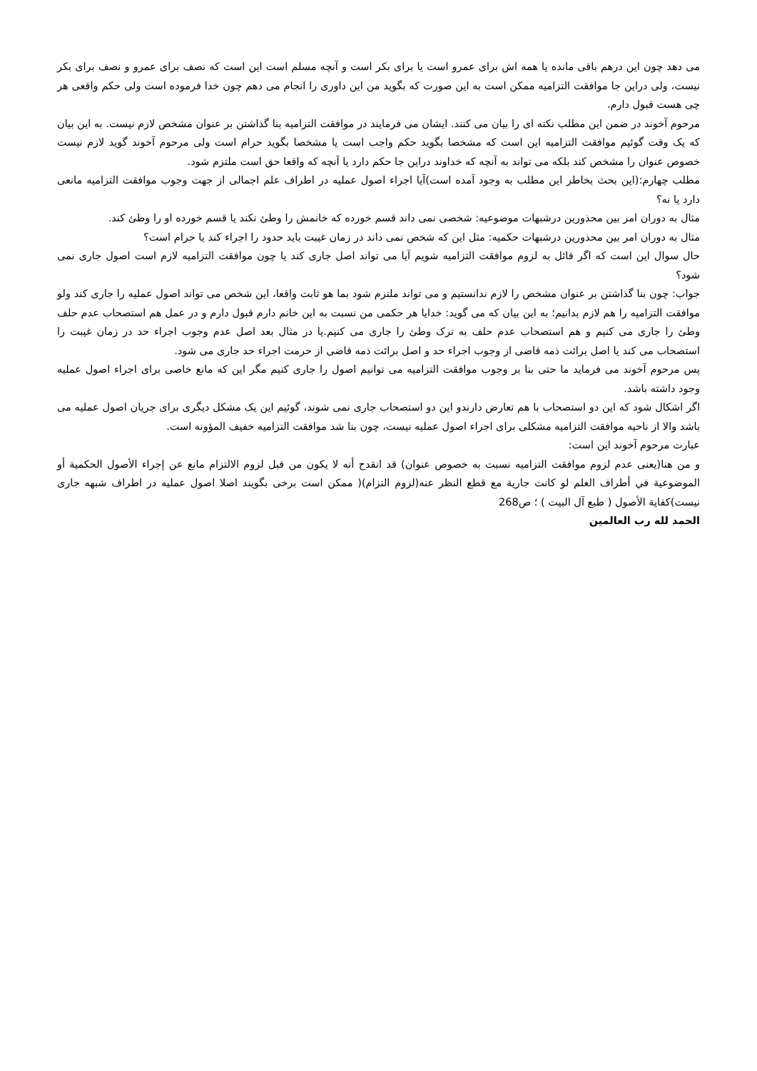می دهد چون این درهم باقی مانده یا همه اش برای عمرو است یا برای بکر است و آنچه مسلم است این است که نصف برای عمرو و نصف برای بکر نیست، ولی دراین جا موافقت التزامیه ممکن است به این صورت که بگوید من این داوری را انجام می دهم چون خدا فرموده است ولی حکم واقعی هر چی هست قبول دارم.
مرحوم آخوند در ضمن این مطلب نکته ای را بیان می کنند. ایشان می فرمایند در موافقت التزامیه بنا گذاشتن بر عنوان مشخص لازم نیست. به این بیان که یک وقت گوئیم موافقت التزامیه این است که مشخصا بگوید حکم واجب است یا مشخصا بگوید حرام است ولی مرحوم آخوند گوید لازم نیست خصوص عنوان را مشخص کند بلکه می تواند به آنچه که خداوند دراین جا حکم دارد یا آنچه که واقعا حق است ملتزم شود.
مطلب چهارم:(این بحث بخاطر این مطلب به وجود آمده است)آیا اجراء اصول عملیه در اطراف علم اجمالی از جهت وجوب موافقت التزامیه مانعی دارد یا نه؟
مثال به دوران امر بین محذورین درشبهات موضوعیه: شخصی نمی داند قسم خورده که خانمش را وطئ نکند یا قسم خورده او را وطئ کند.
مثال به دوران امر بین محذورین درشبهات حکمیه: مثل این که شخص نمی داند در زمان غیبت باید حدود را اجراء کند یا حرام است؟
حال سوال این است که اگر قائل به لزوم موافقت التزامیه شویم آیا می تواند اصل جاری کند یا چون موافقت التزامیه لازم است اصول جاری نمی شود؟
جواب: چون بنا گذاشتن بر عنوان مشخص را لازم ندانستیم و می تواند ملتزم شود بما هو ثابت واقعا، این شخص می تواند اصول عملیه را جاری کند ولو موافقت التزامیه را هم لازم بدانیم؛ به این بیان که می گوید: خدایا هر حکمی من نسبت به این خانم دارم قبول دارم و در عمل هم استصحاب عدم حلف وطئ را جاری می کنیم و هم استصحاب عدم حلف به ترک وطئ را جاری می کنیم.یا در مثال بعد اصل عدم وجوب اجراء حد در زمان غیبت را استصحاب می کند یا اصل برائت ذمه قاضی از وجوب اجراء حد و اصل برائت ذمه قاضی از حرمت اجراء حد جاری می شود.
پس مرحوم آخوند می فرماید ما حتی بنا بر وجوب موافقت التزامیه می توانیم اصول را جاری کنیم مگر این که مانع خاصی برای اجراء اصول عملیه وجود داشته باشد.
اگر اشکال شود که این دو استصحاب با هم تعارض دارندو این دو استصحاب جاری نمی شوند، گوئیم این یک مشکل دیگری برای جریان اصول عملیه می باشد والا از ناحیه موافقت التزامیه مشکلی برای اجراء اصول عملیه نیست، چون بنا شد موافقت التزامیه خفیف المؤونه است.
عبارت مرحوم آخوند این است:
و من هنا(یعنی عدم لزوم موافقت التزامیه نسبت به خصوص عنوان) قد انقدح أنه لا یکون من قبل لزوم الالتزام مانع عن إجراء الأصول الحکمیة أو الموضوعیة في أطراف العلم لو کانت جاریة مع قطع النظر عنه(لزوم التزام)( ممکن است برخی بگویند اصلا اصول عملیه در اطراف شبهه جاری نیست)کفایة الأصول ( طبع آل البیت ) ؛ ص268
الحمد لله رب العالمین